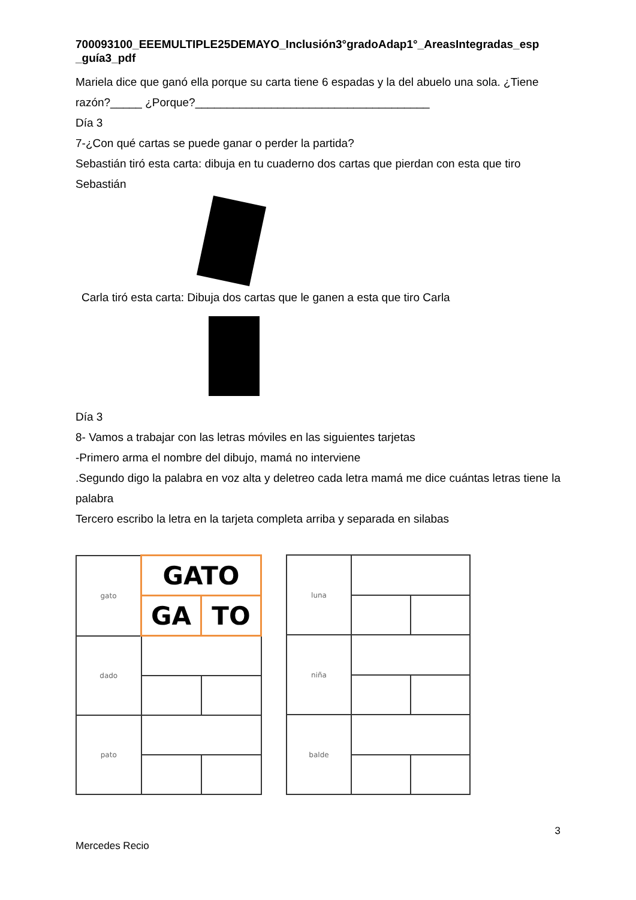700093100_EEEMULTIPLE25DEMAYO_Inclusión3°gradoAdap1°_AreasIntegradas_esp _guía3_pdf
Mariela dice que ganó ella porque su carta tiene 6 espadas y la del abuelo una sola. ¿Tiene razón?_____ ¿Porque?_____________________________________
Día 3
7-¿Con qué cartas se puede ganar o perder la partida?
Sebastián tiró esta carta: dibuja en tu cuaderno dos cartas que pierdan con esta que tiro Sebastián
Carla tiró esta carta: Dibuja dos cartas que le ganen a esta que tiro Carla
Día 3
8- Vamos a trabajar con las letras móviles en las siguientes tarjetas
-Primero arma el nombre del dibujo, mamá no interviene
.Segundo digo la palabra en voz alta y deletreo cada letra mamá me dice cuántas letras tiene la palabra
Tercero escribo la letra en la tarjeta completa arriba y separada en silabas
| gato | GATO | |
| | GA | TO |
| dado | | |
| pato | | |
| luna | | |
| niña | | |
| balde | | |
3
Mercedes Recio